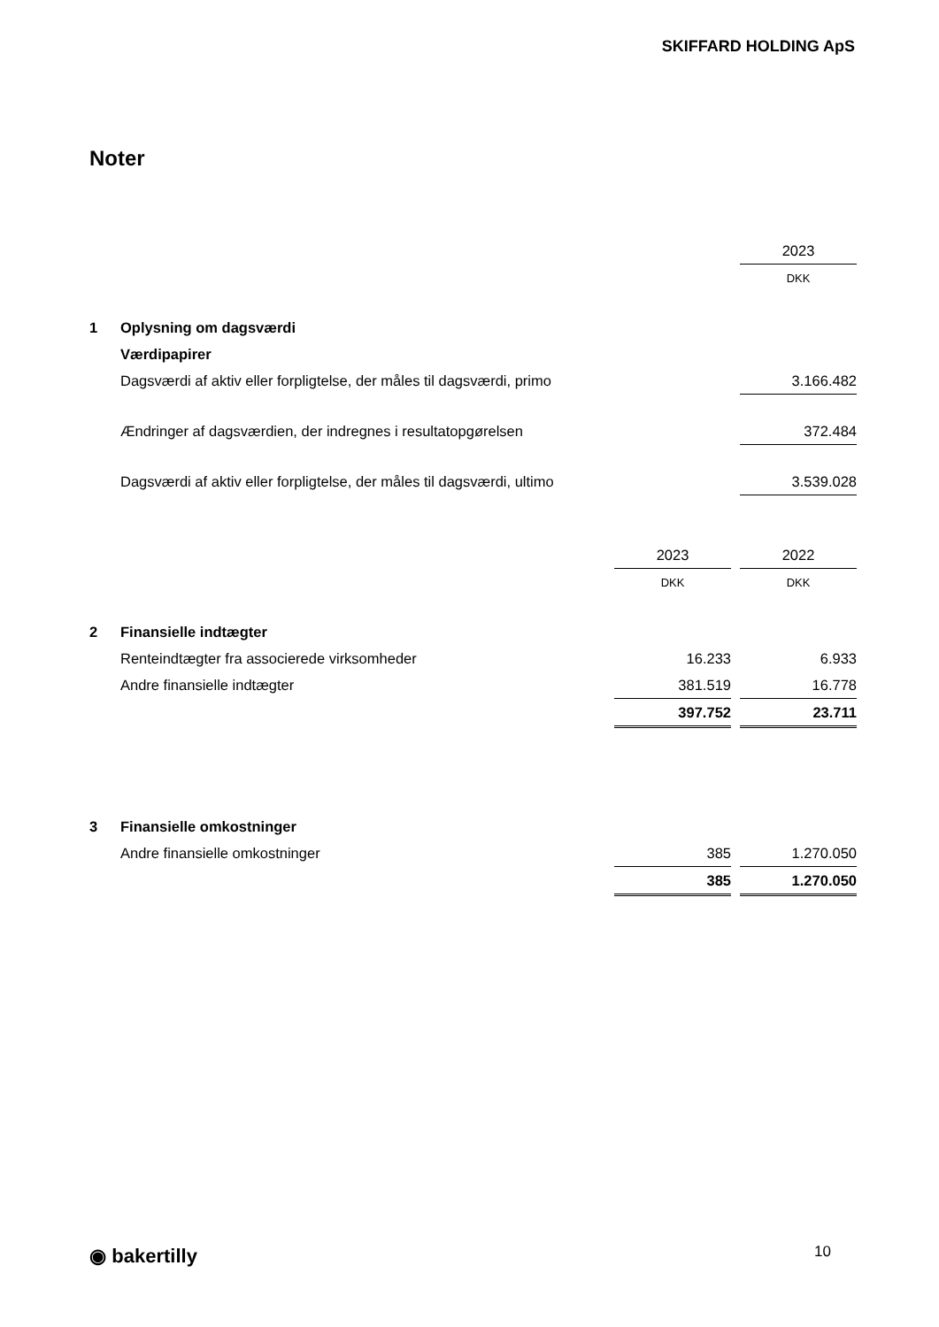SKIFFARD HOLDING ApS
Noter
| | | 2023 |
| | | DKK |
| 1 | Oplysning om dagsværdi | |
| | Værdipapirer | |
| | Dagsværdi af aktiv eller forpligtelse, der måles til dagsværdi, primo | 3.166.482 |
| | Ændringer af dagsværdien, der indregnes i resultatopgørelsen | 372.484 |
| | Dagsværdi af aktiv eller forpligtelse, der måles til dagsværdi, ultimo | 3.539.028 |
| | | 2023 | 2022 |
| | | DKK | DKK |
| 2 | Finansielle indtægter | | |
| | Renteindtægter fra associerede virksomheder | 16.233 | 6.933 |
| | Andre finansielle indtægter | 381.519 | 16.778 |
| | | 397.752 | 23.711 |
| 3 | Finansielle omkostninger | | |
| | Andre finansielle omkostninger | 385 | 1.270.050 |
| | | 385 | 1.270.050 |
◉ bakertilly 10